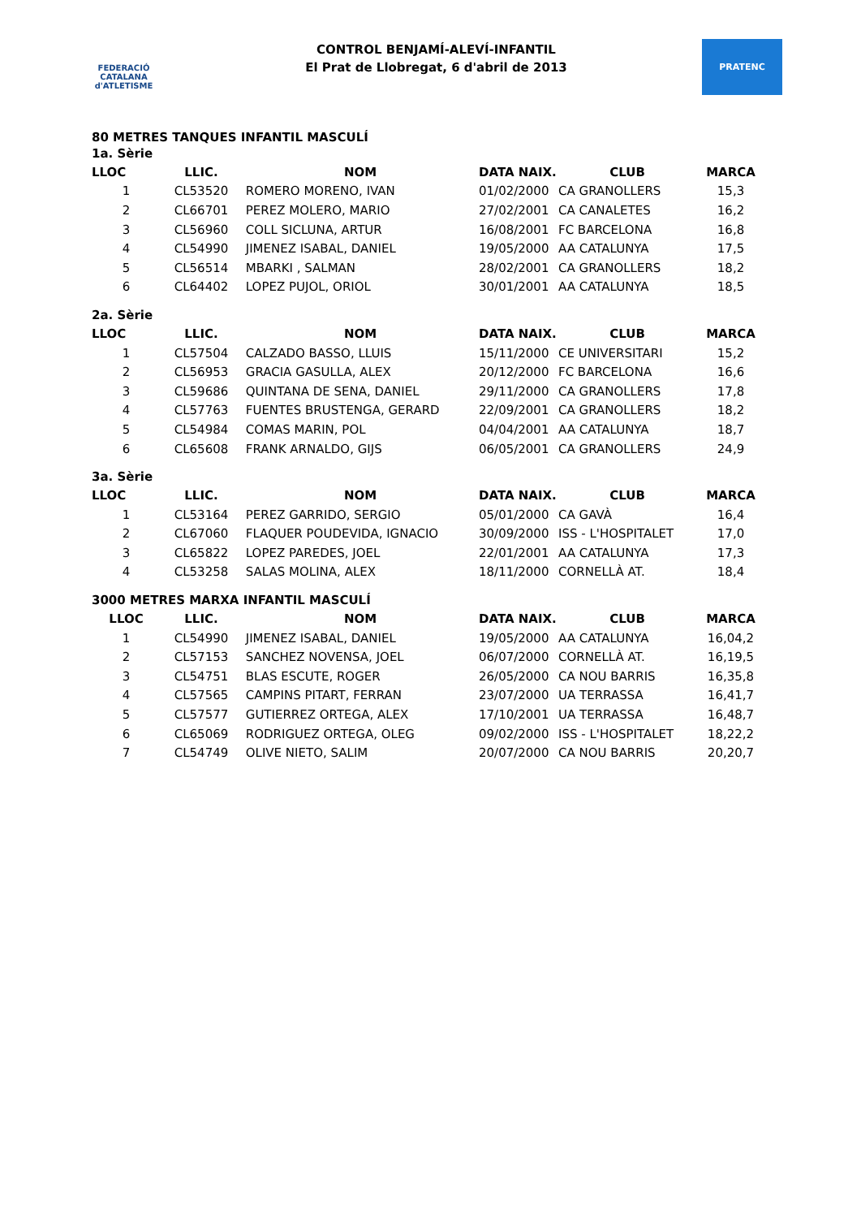FEDERACIÓ CATALANA d'ATLETISME
CONTROL BENJAMÍ-ALEVÍ-INFANTIL
El Prat de Llobregat, 6 d'abril de 2013
PRATENC
80 METRES TANQUES INFANTIL MASCULÍ
1a. Sèrie
| LLOC | LLIC. | NOM | DATA NAIX. | CLUB | MARCA |
| --- | --- | --- | --- | --- | --- |
| 1 | CL53520 | ROMERO MORENO, IVAN | 01/02/2000 | CA GRANOLLERS | 15,3 |
| 2 | CL66701 | PEREZ MOLERO, MARIO | 27/02/2001 | CA CANALETES | 16,2 |
| 3 | CL56960 | COLL SICLUNA, ARTUR | 16/08/2001 | FC BARCELONA | 16,8 |
| 4 | CL54990 | JIMENEZ ISABAL, DANIEL | 19/05/2000 | AA CATALUNYA | 17,5 |
| 5 | CL56514 | MBARKI , SALMAN | 28/02/2001 | CA GRANOLLERS | 18,2 |
| 6 | CL64402 | LOPEZ PUJOL, ORIOL | 30/01/2001 | AA CATALUNYA | 18,5 |
2a. Sèrie
| LLOC | LLIC. | NOM | DATA NAIX. | CLUB | MARCA |
| --- | --- | --- | --- | --- | --- |
| 1 | CL57504 | CALZADO BASSO, LLUIS | 15/11/2000 | CE UNIVERSITARI | 15,2 |
| 2 | CL56953 | GRACIA GASULLA, ALEX | 20/12/2000 | FC BARCELONA | 16,6 |
| 3 | CL59686 | QUINTANA DE SENA, DANIEL | 29/11/2000 | CA GRANOLLERS | 17,8 |
| 4 | CL57763 | FUENTES BRUSTENGA, GERARD | 22/09/2001 | CA GRANOLLERS | 18,2 |
| 5 | CL54984 | COMAS MARIN, POL | 04/04/2001 | AA CATALUNYA | 18,7 |
| 6 | CL65608 | FRANK ARNALDO, GIJS | 06/05/2001 | CA GRANOLLERS | 24,9 |
3a. Sèrie
| LLOC | LLIC. | NOM | DATA NAIX. | CLUB | MARCA |
| --- | --- | --- | --- | --- | --- |
| 1 | CL53164 | PEREZ GARRIDO, SERGIO | 05/01/2000 | CA GAVÀ | 16,4 |
| 2 | CL67060 | FLAQUER POUDEVIDA, IGNACIO | 30/09/2000 | ISS - L'HOSPITALET | 17,0 |
| 3 | CL65822 | LOPEZ PAREDES, JOEL | 22/01/2001 | AA CATALUNYA | 17,3 |
| 4 | CL53258 | SALAS MOLINA, ALEX | 18/11/2000 | CORNELLÀ AT. | 18,4 |
3000 METRES MARXA INFANTIL MASCULÍ
| LLOC | LLIC. | NOM | DATA NAIX. | CLUB | MARCA |
| --- | --- | --- | --- | --- | --- |
| 1 | CL54990 | JIMENEZ ISABAL, DANIEL | 19/05/2000 | AA CATALUNYA | 16,04,2 |
| 2 | CL57153 | SANCHEZ NOVENSA, JOEL | 06/07/2000 | CORNELLÀ AT. | 16,19,5 |
| 3 | CL54751 | BLAS ESCUTE, ROGER | 26/05/2000 | CA NOU BARRIS | 16,35,8 |
| 4 | CL57565 | CAMPINS PITART, FERRAN | 23/07/2000 | UA TERRASSA | 16,41,7 |
| 5 | CL57577 | GUTIERREZ ORTEGA, ALEX | 17/10/2001 | UA TERRASSA | 16,48,7 |
| 6 | CL65069 | RODRIGUEZ ORTEGA, OLEG | 09/02/2000 | ISS - L'HOSPITALET | 18,22,2 |
| 7 | CL54749 | OLIVE NIETO, SALIM | 20/07/2000 | CA NOU BARRIS | 20,20,7 |